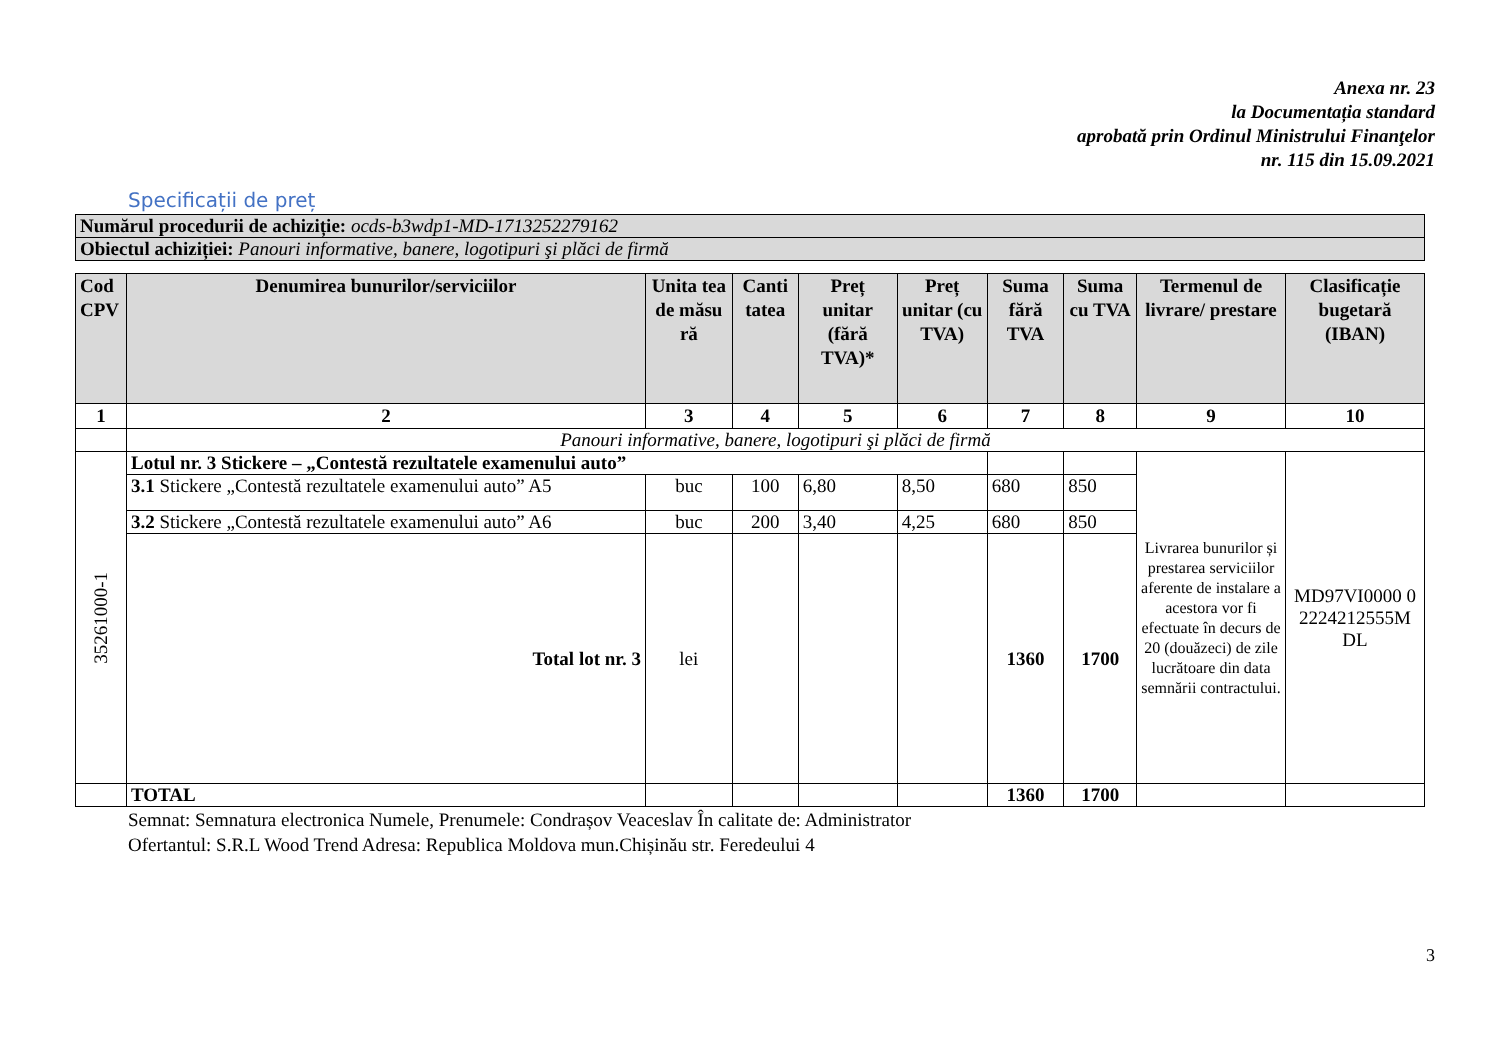Anexa nr. 23
la Documentația standard
aprobată prin Ordinul Ministrului Finanţelor
nr. 115 din 15.09.2021
Specificații de preț
| Numărul procedurii de achiziție: ocds-b3wdp1-MD-1713252279162 |
| Obiectul achiziției: Panouri informative, banere, logotipuri şi plăci de firmă |
| Cod CPV | Denumirea bunurilor/serviciilor | Unita tea de măsu ră | Canti tatea | Preț unitar (fără TVA)* | Preț unitar (cu TVA) | Suma fără TVA | Suma cu TVA | Termenul de livrare/ prestare | Clasificație bugetară (IBAN) |
| --- | --- | --- | --- | --- | --- | --- | --- | --- | --- |
| 1 | 2 | 3 | 4 | 5 | 6 | 7 | 8 | 9 | 10 |
| | Panouri informative, banere, logotipuri şi plăci de firmă | | | | | | | | |
| 35261000-1 | Lotul nr. 3 Stickere – „Contestă rezultatele examenului auto” | | | | | | | Livrarea bunurilor și prestarea serviciilor aferente de instalare a acestora vor fi efectuate în decurs de 20 (douăzeci) de zile lucrătoare din data semnării contractului. | MD97VI0000 0 2224212555M DL |
| | 3.1 Stickere „Contestă rezultatele examenului auto” A5 | buc | 100 | 6,80 | 8,50 | 680 | 850 | | |
| | 3.2 Stickere „Contestă rezultatele examenului auto” A6 | buc | 200 | 3,40 | 4,25 | 680 | 850 | | |
| | Total lot nr. 3 | lei | | | | 1360 | 1700 | | |
| | TOTAL | | | | | 1360 | 1700 | | |
Semnat: Semnatura electronica Numele, Prenumele: Condrașov Veaceslav În calitate de: Administrator
Ofertantul: S.R.L Wood Trend Adresa: Republica Moldova mun.Chișinău str. Feredeului 4
3